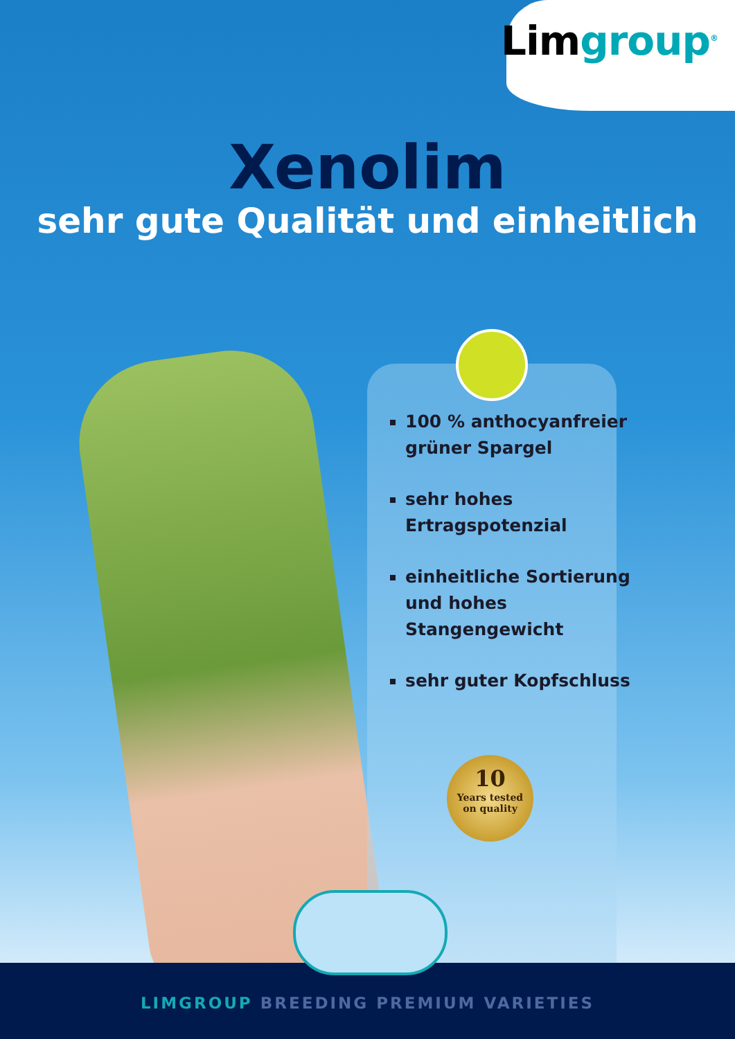Limgroup<sup>®</sup>
Xenolim
sehr gute Qualität und einheitlich
100 % anthocyanfreier grüner Spargel
sehr hohes Ertragspotenzial
einheitliche Sortierung und hohes Stangengewicht
sehr guter Kopfschluss
10
Years tested
on quality
LIMGROUP BREEDING PREMIUM VARIETIES